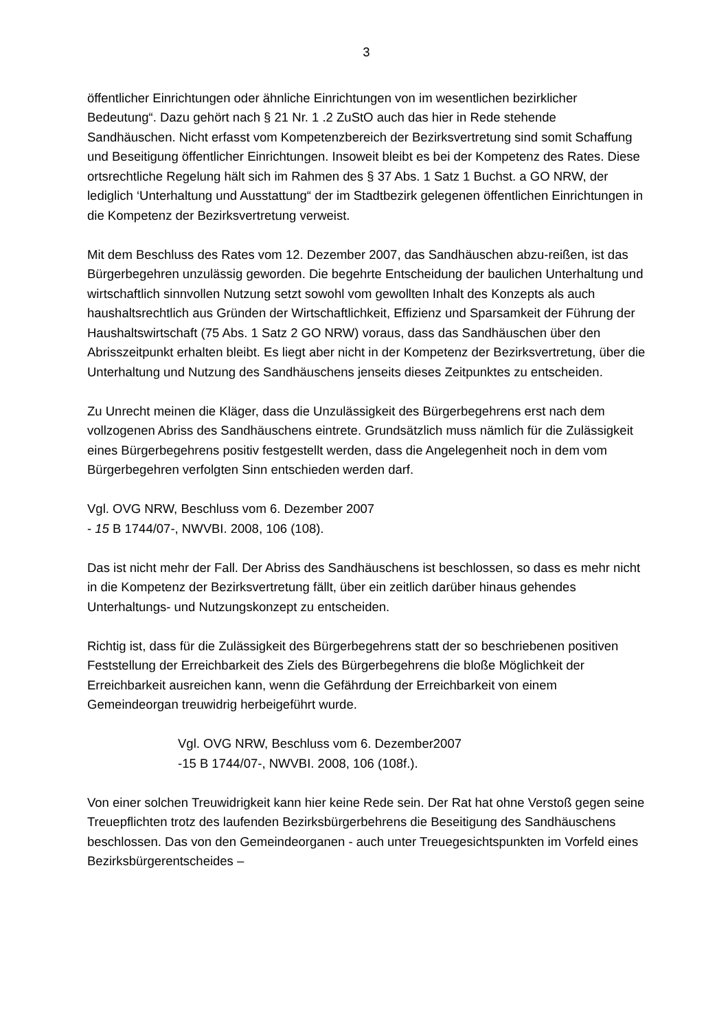3
öffentlicher Einrichtungen oder ähnliche Einrichtungen von im wesentlichen bezirklicher Bedeutung“. Dazu gehört nach § 21 Nr. 1 .2 ZuStO auch das hier in Rede stehende Sandhäuschen. Nicht erfasst vom Kompetenzbereich der Bezirksvertretung sind somit Schaffung und Beseitigung öffentlicher Einrichtungen. Insoweit bleibt es bei der Kompetenz des Rates. Diese ortsrechtliche Regelung hält sich im Rahmen des § 37 Abs. 1 Satz 1 Buchst. a GO NRW, der lediglich ‘Unterhaltung und Ausstattung“ der im Stadtbezirk gelegenen öffentlichen Einrichtungen in die Kompetenz der Bezirksvertretung verweist.
Mit dem Beschluss des Rates vom 12. Dezember 2007, das Sandhäuschen abzu-reißen, ist das Bürgerbegehren unzulässig geworden. Die begehrte Entscheidung der baulichen Unterhaltung und wirtschaftlich sinnvollen Nutzung setzt sowohl vom gewollten Inhalt des Konzepts als auch haushaltsrechtlich aus Gründen der Wirtschaftlichkeit, Effizienz und Sparsamkeit der Führung der Haushaltswirtschaft (75 Abs. 1 Satz 2 GO NRW) voraus, dass das Sandhäuschen über den Abrisszeitpunkt erhalten bleibt. Es liegt aber nicht in der Kompetenz der Bezirksvertretung, über die Unterhaltung und Nutzung des Sandhäuschens jenseits dieses Zeitpunktes zu entscheiden.
Zu Unrecht meinen die Kläger, dass die Unzulässigkeit des Bürgerbegehrens erst nach dem vollzogenen Abriss des Sandhäuschens eintrete. Grundsätzlich muss nämlich für die Zulässigkeit eines Bürgerbegehrens positiv festgestellt werden, dass die Angelegenheit noch in dem vom Bürgerbegehren verfolgten Sinn entschieden werden darf.
Vgl. OVG NRW, Beschluss vom 6. Dezember 2007
- 15 B 1744/07-, NWVBI. 2008, 106 (108).
Das ist nicht mehr der Fall. Der Abriss des Sandhäuschens ist beschlossen, so dass es mehr nicht in die Kompetenz der Bezirksvertretung fällt, über ein zeitlich darüber hinaus gehendes Unterhaltungs- und Nutzungskonzept zu entscheiden.
Richtig ist, dass für die Zulässigkeit des Bürgerbegehrens statt der so beschriebenen positiven Feststellung der Erreichbarkeit des Ziels des Bürgerbegehrens die bloße Möglichkeit der Erreichbarkeit ausreichen kann, wenn die Gefährdung der Erreichbarkeit von einem Gemeindeorgan treuwidrig herbeigeführt wurde.
Vgl. OVG NRW, Beschluss vom 6. Dezember2007
-15 B 1744/07-, NWVBI. 2008, 106 (108f.).
Von einer solchen Treuwidrigkeit kann hier keine Rede sein. Der Rat hat ohne Verstoß gegen seine Treuepflichten trotz des laufenden Bezirksbürgerbehrens die Beseitigung des Sandhäuschens beschlossen. Das von den Gemeindeorganen - auch unter Treuegesichtspunkten im Vorfeld eines Bezirksbürgerentscheides –